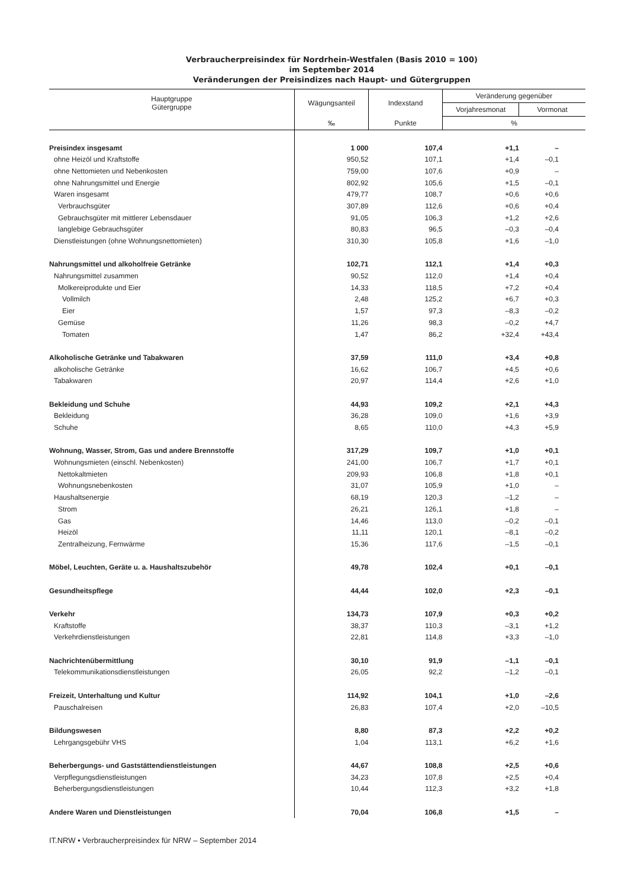Verbraucherpreisindex für Nordrhein-Westfalen (Basis 2010 = 100)
im September 2014
Veränderungen der Preisindizes nach Haupt- und Gütergruppen
| Hauptgruppe Gütergruppe | Wägungsanteil | Indexstand | Veränderung gegenüber | |
| --- | --- | --- | --- | --- |
| | | | Vorjahresmonat | Vormonat |
| | ‰ | Punkte | % | |
| Preisindex insgesamt | 1 000 | 107,4 | +1,1 | – |
| ohne Heizöl und Kraftstoffe | 950,52 | 107,1 | +1,4 | –0,1 |
| ohne Nettomieten und Nebenkosten | 759,00 | 107,6 | +0,9 | – |
| ohne Nahrungsmittel und Energie | 802,92 | 105,6 | +1,5 | –0,1 |
| Waren insgesamt | 479,77 | 108,7 | +0,6 | +0,6 |
| Verbrauchsgüter | 307,89 | 112,6 | +0,6 | +0,4 |
| Gebrauchsgüter mit mittlerer Lebensdauer | 91,05 | 106,3 | +1,2 | +2,6 |
| langlebige Gebrauchsgüter | 80,83 | 96,5 | –0,3 | –0,4 |
| Dienstleistungen (ohne Wohnungsnettomieten) | 310,30 | 105,8 | +1,6 | –1,0 |
| Nahrungsmittel und alkoholfreie Getränke | 102,71 | 112,1 | +1,4 | +0,3 |
| Nahrungsmittel zusammen | 90,52 | 112,0 | +1,4 | +0,4 |
| Molkereiprodukte und Eier | 14,33 | 118,5 | +7,2 | +0,4 |
| Vollmilch | 2,48 | 125,2 | +6,7 | +0,3 |
| Eier | 1,57 | 97,3 | –8,3 | –0,2 |
| Gemüse | 11,26 | 98,3 | –0,2 | +4,7 |
| Tomaten | 1,47 | 86,2 | +32,4 | +43,4 |
| Alkoholische Getränke und Tabakwaren | 37,59 | 111,0 | +3,4 | +0,8 |
| alkoholische Getränke | 16,62 | 106,7 | +4,5 | +0,6 |
| Tabakwaren | 20,97 | 114,4 | +2,6 | +1,0 |
| Bekleidung und Schuhe | 44,93 | 109,2 | +2,1 | +4,3 |
| Bekleidung | 36,28 | 109,0 | +1,6 | +3,9 |
| Schuhe | 8,65 | 110,0 | +4,3 | +5,9 |
| Wohnung, Wasser, Strom, Gas und andere Brennstoffe | 317,29 | 109,7 | +1,0 | +0,1 |
| Wohnungsmieten (einschl. Nebenkosten) | 241,00 | 106,7 | +1,7 | +0,1 |
| Nettokaltmieten | 209,93 | 106,8 | +1,8 | +0,1 |
| Wohnungsnebenkosten | 31,07 | 105,9 | +1,0 | – |
| Haushaltsenergie | 68,19 | 120,3 | –1,2 | – |
| Strom | 26,21 | 126,1 | +1,8 | – |
| Gas | 14,46 | 113,0 | –0,2 | –0,1 |
| Heizöl | 11,11 | 120,1 | –8,1 | –0,2 |
| Zentralheizung, Fernwärme | 15,36 | 117,6 | –1,5 | –0,1 |
| Möbel, Leuchten, Geräte u. a. Haushaltszubehör | 49,78 | 102,4 | +0,1 | –0,1 |
| Gesundheitspflege | 44,44 | 102,0 | +2,3 | –0,1 |
| Verkehr | 134,73 | 107,9 | +0,3 | +0,2 |
| Kraftstoffe | 38,37 | 110,3 | –3,1 | +1,2 |
| Verkehrdienstleistungen | 22,81 | 114,8 | +3,3 | –1,0 |
| Nachrichtenübermittlung | 30,10 | 91,9 | –1,1 | –0,1 |
| Telekommunikationsdienstleistungen | 26,05 | 92,2 | –1,2 | –0,1 |
| Freizeit, Unterhaltung und Kultur | 114,92 | 104,1 | +1,0 | –2,6 |
| Pauschalreisen | 26,83 | 107,4 | +2,0 | –10,5 |
| Bildungswesen | 8,80 | 87,3 | +2,2 | +0,2 |
| Lehrgangsgebühr VHS | 1,04 | 113,1 | +6,2 | +1,6 |
| Beherbergungs- und Gaststättendienstleistungen | 44,67 | 108,8 | +2,5 | +0,6 |
| Verpflegungsdienstleistungen | 34,23 | 107,8 | +2,5 | +0,4 |
| Beherbergungsdienstleistungen | 10,44 | 112,3 | +3,2 | +1,8 |
| Andere Waren und Dienstleistungen | 70,04 | 106,8 | +1,5 | – |
IT.NRW • Verbraucherpreisindex für NRW – September 2014